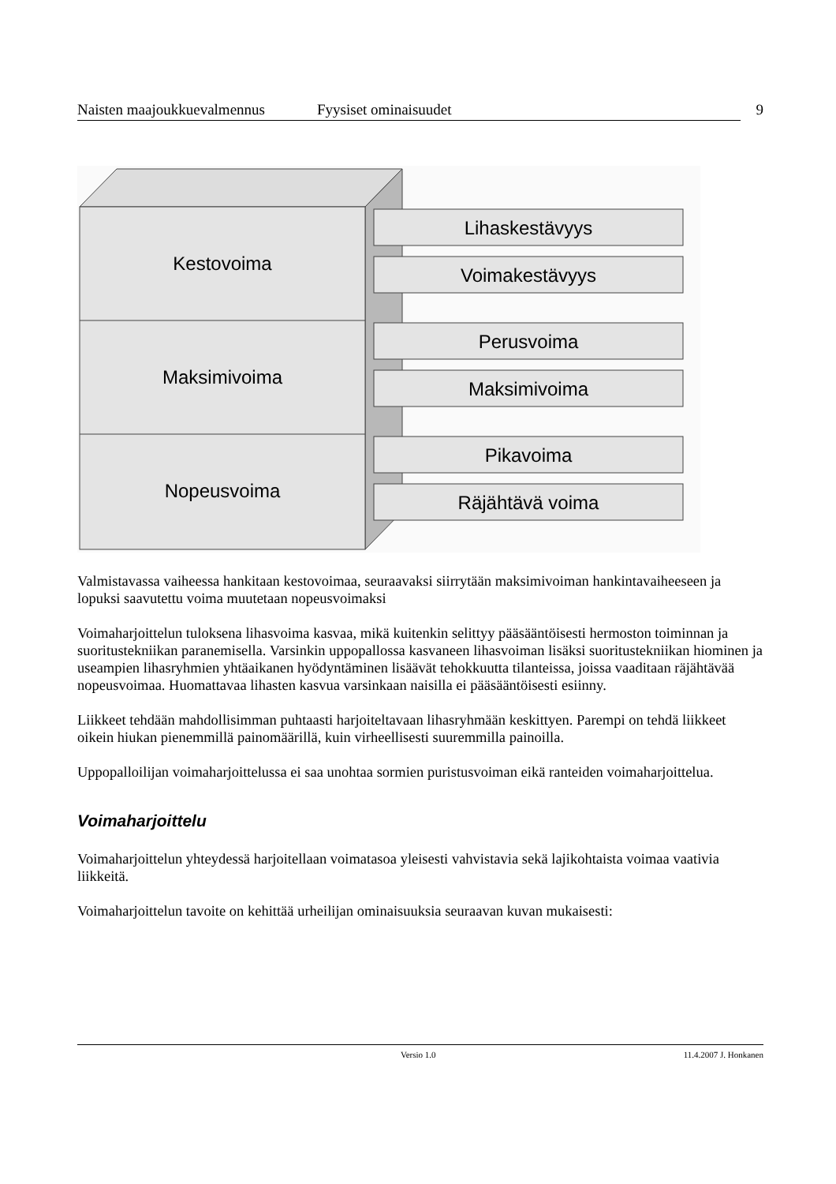Naisten maajoukkuevalmennus Fyysiset ominaisuudet 9
Kestovoima
Maksimivoima
Nopeusvoima
Lihaskestävyys
Voimakestävyys
Perusvoima
Maksimivoima
Pikavoima
Räjähtävä voima
Valmistavassa vaiheessa hankitaan kestovoimaa, seuraavaksi siirrytään maksimivoiman hankintavaiheeseen ja lopuksi saavutettu voima muutetaan nopeusvoimaksi
Voimaharjoittelun tuloksena lihasvoima kasvaa, mikä kuitenkin selittyy pääsääntöisesti hermoston toiminnan ja suoritustekniikan paranemisella. Varsinkin uppopallossa kasvaneen lihasvoiman lisäksi suoritustekniikan hiominen ja useampien lihasryhmien yhtäaikanen hyödyntäminen lisäävät tehokkuutta tilanteissa, joissa vaaditaan räjähtävää nopeusvoimaa. Huomattavaa lihasten kasvua varsinkaan naisilla ei pääsääntöisesti esiinny.
Liikkeet tehdään mahdollisimman puhtaasti harjoiteltavaan lihasryhmään keskittyen. Parempi on tehdä liikkeet oikein hiukan pienemmillä painomäärillä, kuin virheellisesti suuremmilla painoilla.
Uppopalloilijan voimaharjoittelussa ei saa unohtaa sormien puristusvoiman eikä ranteiden voimaharjoittelua.
Voimaharjoittelu
Voimaharjoittelun yhteydessä harjoitellaan voimatasoa yleisesti vahvistavia sekä lajikohtaista voimaa vaativia liikkeitä.
Voimaharjoittelun tavoite on kehittää urheilijan ominaisuuksia seuraavan kuvan mukaisesti:
Versio 1.0 11.4.2007 J. Honkanen